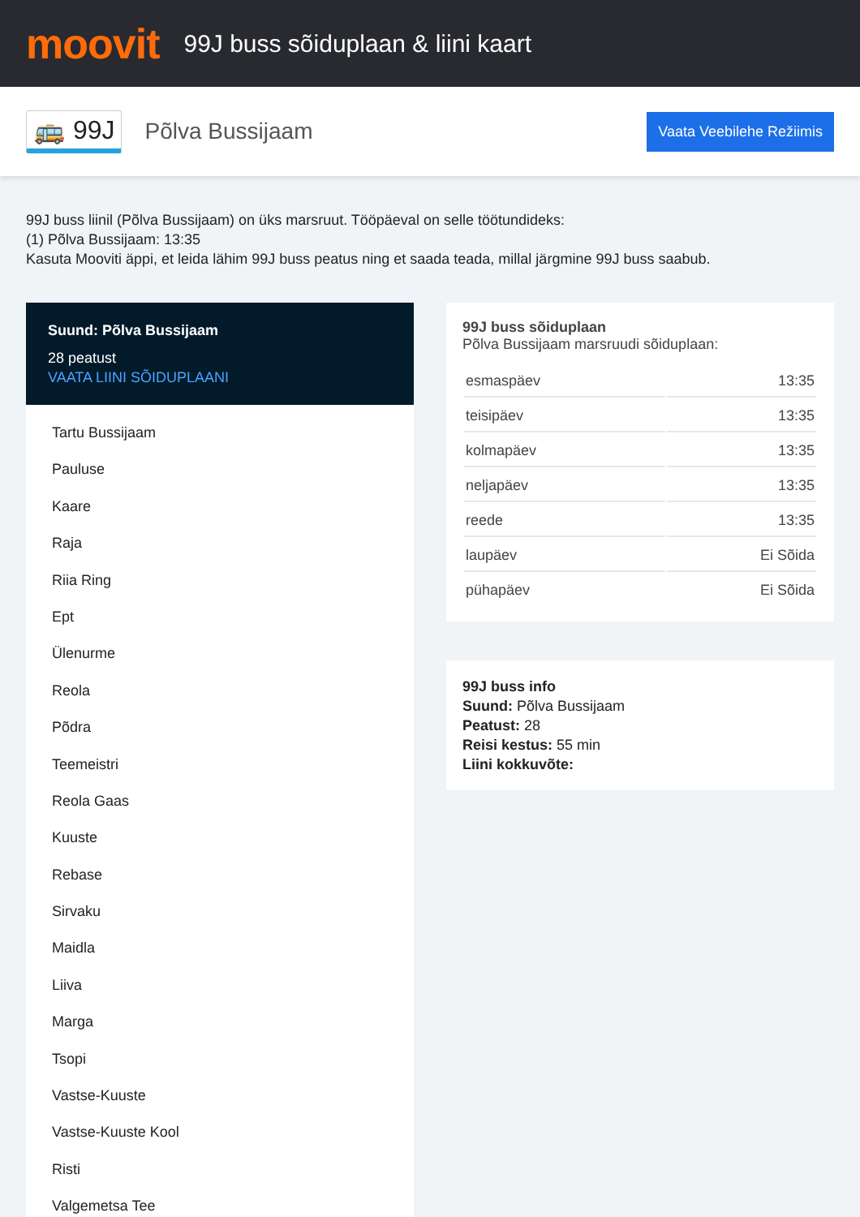moovit
99J buss sõiduplaan & liini kaart
🚌 99J
Põlva Bussijaam
Vaata Veebilehe Režiimis
99J buss liinil (Põlva Bussijaam) on üks marsruut. Tööpäeval on selle töötundideks:
(1) Põlva Bussijaam: 13:35
Kasuta Mooviti äppi, et leida lähim 99J buss peatus ning et saada teada, millal järgmine 99J buss saabub.
Suund: Põlva Bussijaam
28 peatust
VAATA LIINI SÕIDUPLAANI
Tartu Bussijaam
Pauluse
Kaare
Raja
Riia Ring
Ept
Ülenurme
Reola
Põdra
Teemeistri
Reola Gaas
Kuuste
Rebase
Sirvaku
Maidla
Liiva
Marga
Tsopi
Vastse-Kuuste
Vastse-Kuuste Kool
Risti
Valgemetsa Tee
99J buss sõiduplaan
Põlva Bussijaam marsruudi sõiduplaan:
| esmaspäev | 13:35 |
| teisipäev | 13:35 |
| kolmapäev | 13:35 |
| neljapäev | 13:35 |
| reede | 13:35 |
| laupäev | Ei Sõida |
| pühapäev | Ei Sõida |
99J buss info
Suund: Põlva Bussijaam
Peatust: 28
Reisi kestus: 55 min
Liini kokkuvõte: